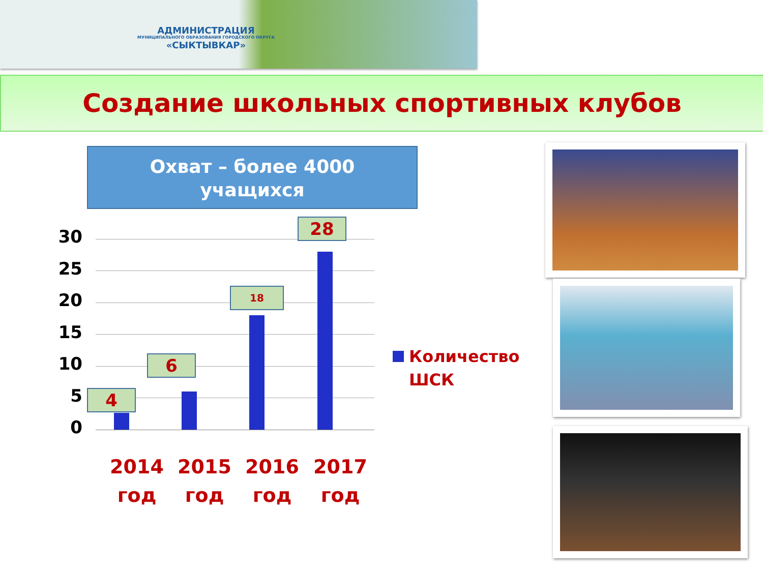АДМИНИСТРАЦИЯ
МУНИЦИПАЛЬНОГО ОБРАЗОВАНИЯ ГОРОДСКОГО ОКРУГА
«СЫКТЫВКАР»
Создание школьных спортивных клубов
Охват – более 4000
учащихся
30
25
20
15
10
5
0
4
6
18
28
2014
год
2015
год
2016
год
2017
год
Количество
ШСК